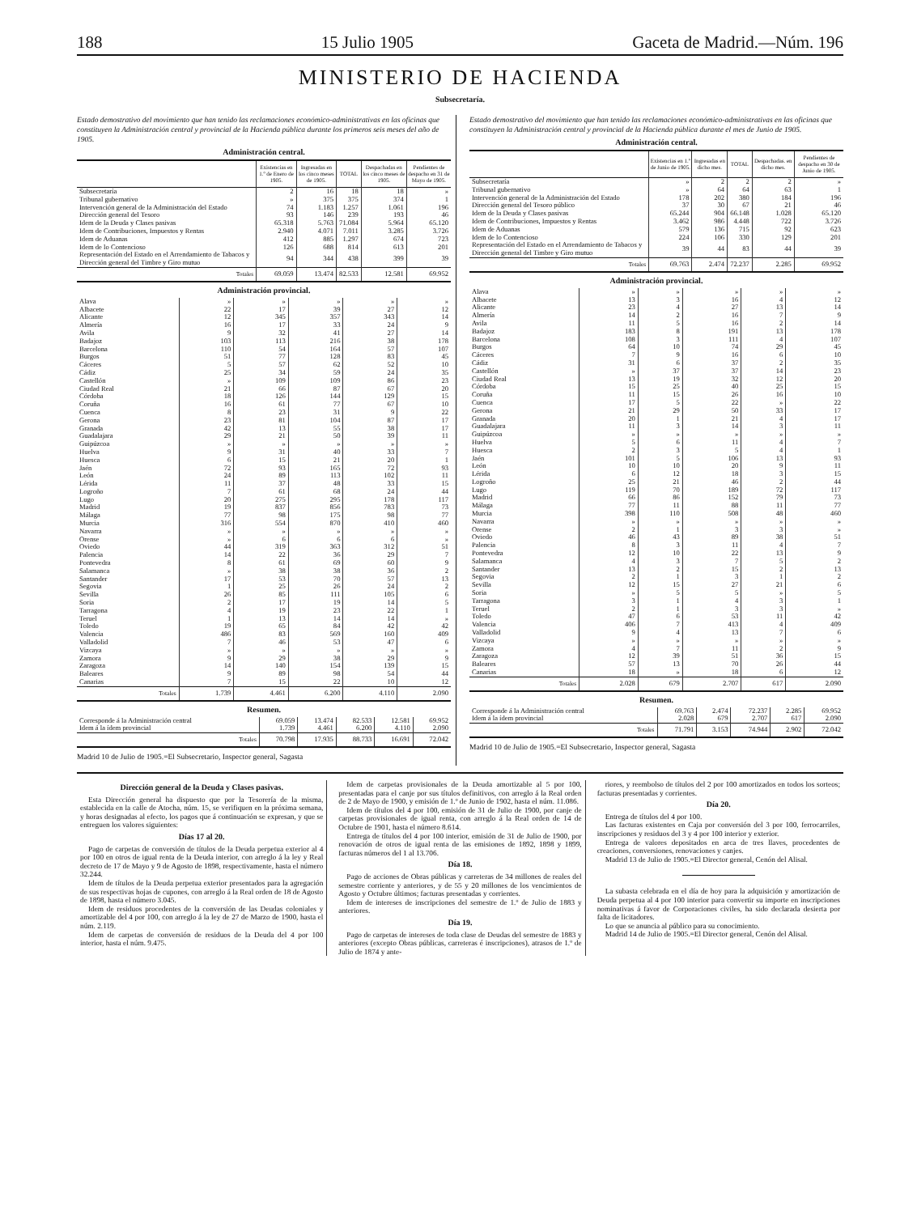188 15 Julio 1905 Gaceta de Madrid.—Núm. 196
MINISTERIO DE HACIENDA
Subsecretaría.
Estado demostrativo del movimiento que han tenido las reclamaciones económico-administrativas en las oficinas que constituyen la Administración central y provincial de la Hacienda pública durante los primeros seis meses del año de 1905.
Administración central.
| | Existencias en 1.º de Enero de 1905. | Ingresadas en los cinco meses de 1905. | TOTAL | Despachadas en los cinco meses de 1905. | Pendientes de despacho en 31 de Mayo de 1905. |
| --- | --- | --- | --- | --- | --- |
| Subsecretaría | 2 | 16 | 18 | 18 | » |
| Tribunal gubernativo | » | 375 | 375 | 374 | 1 |
| Intervención general de la Administración del Estado | 74 | 1.183 | 1.257 | 1.061 | 196 |
| Dirección general del Tesoro | 93 | 146 | 239 | 193 | 46 |
| Idem de la Deuda y Clases pasivas | 65.318 | 5.763 | 71.084 | 5.964 | 65.120 |
| Idem de Contribuciones, Impuestos y Rentas | 2.940 | 4.071 | 7.011 | 3.285 | 3.726 |
| Idem de Aduanas | 412 | 885 | 1.297 | 674 | 723 |
| Idem de lo Contencioso | 126 | 688 | 814 | 613 | 201 |
| Representación del Estado en el Arrendamiento de Tabacos y Dirección general del Timbre y Giro mutuo | 94 | 344 | 438 | 399 | 39 |
| Totales | 69.059 | 13.474 | 82.533 | 12.581 | 69.952 |
Administración provincial.
| Alava | » | » | » | » | » |
| Albacete | 22 | 17 | 39 | 27 | 12 |
| Alicante | 12 | 345 | 357 | 343 | 14 |
| Almería | 16 | 17 | 33 | 24 | 9 |
| Avila | 9 | 32 | 41 | 27 | 14 |
| Badajoz | 103 | 113 | 216 | 38 | 178 |
| Barcelona | 110 | 54 | 164 | 57 | 107 |
| Burgos | 51 | 77 | 128 | 83 | 45 |
| Cáceres | 5 | 57 | 62 | 52 | 10 |
| Cádiz | 25 | 34 | 59 | 24 | 35 |
| Castellón | » | 109 | 109 | 86 | 23 |
| Ciudad Real | 21 | 66 | 87 | 67 | 20 |
| Córdoba | 18 | 126 | 144 | 129 | 15 |
| Coruña | 16 | 61 | 77 | 67 | 10 |
| Cuenca | 8 | 23 | 31 | 9 | 22 |
| Gerona | 23 | 81 | 104 | 87 | 17 |
| Granada | 42 | 13 | 55 | 38 | 17 |
| Guadalajara | 29 | 21 | 50 | 39 | 11 |
| Guipúzcoa | » | » | » | » | » |
| Huelva | 9 | 31 | 40 | 33 | 7 |
| Huesca | 6 | 15 | 21 | 20 | 1 |
| Jaén | 72 | 93 | 165 | 72 | 93 |
| León | 24 | 89 | 113 | 102 | 11 |
| Lérida | 11 | 37 | 48 | 33 | 15 |
| Logroño | 7 | 61 | 68 | 24 | 44 |
| Lugo | 20 | 275 | 295 | 178 | 117 |
| Madrid | 19 | 837 | 856 | 783 | 73 |
| Málaga | 77 | 98 | 175 | 98 | 77 |
| Murcia | 316 | 554 | 870 | 410 | 460 |
| Navarra | » | » | » | » | » |
| Orense | » | 6 | 6 | 6 | » |
| Oviedo | 44 | 319 | 363 | 312 | 51 |
| Palencia | 14 | 22 | 36 | 29 | 7 |
| Pontevedra | 8 | 61 | 69 | 60 | 9 |
| Salamanca | » | 38 | 38 | 36 | 2 |
| Santander | 17 | 53 | 70 | 57 | 13 |
| Segovia | 1 | 25 | 26 | 24 | 2 |
| Sevilla | 26 | 85 | 111 | 105 | 6 |
| Soria | 2 | 17 | 19 | 14 | 5 |
| Tarragona | 4 | 19 | 23 | 22 | 1 |
| Teruel | 1 | 13 | 14 | 14 | » |
| Toledo | 19 | 65 | 84 | 42 | 42 |
| Valencia | 486 | 83 | 569 | 160 | 409 |
| Valladolid | 7 | 46 | 53 | 47 | 6 |
| Vizcaya | » | » | » | » | » |
| Zamora | 9 | 29 | 38 | 29 | 9 |
| Zaragoza | 14 | 140 | 154 | 139 | 15 |
| Baleares | 9 | 89 | 98 | 54 | 44 |
| Canarias | 7 | 15 | 22 | 10 | 12 |
| Totales | 1.739 | 4.461 | 6.200 | 4.110 | 2.090 |
Resumen.
| Corresponde á la Administración central | 69.059 | 13.474 | 82.533 | 12.581 | 69.952 |
| Idem á la ídem provincial | 1.739 | 4.461 | 6.200 | 4.110 | 2.090 |
| Totales | 70.798 | 17.935 | 88.733 | 16.691 | 72.042 |
Madrid 10 de Julio de 1905.=El Subsecretario, Inspector general, Sagasta
Estado demostrativo del movimiento que han tenido las reclamaciones económico-administrativas en las oficinas que constituyen la Administración central y provincial de la Hacienda pública durante el mes de Junio de 1905.
Administración central.
| | Existencias en 1.º de Junio de 1905. | Ingresadas en dicho mes. | TOTAL | Despachadas. en dicho mes. | Pendientes de despacho en 30 de Junio de 1905. |
| --- | --- | --- | --- | --- | --- |
| Subsecretaría | » | 2 | 2 | 2 | » |
| Tribunal gubernativo | » | 64 | 64 | 63 | 1 |
| Intervención general de la Administración del Estado | 178 | 202 | 380 | 184 | 196 |
| Dirección general del Tesoro público | 37 | 30 | 67 | 21 | 46 |
| Idem de la Deuda y Clases pasivas | 65.244 | 904 | 66.148 | 1.028 | 65.120 |
| Idem de Contribuciones, Impuestos y Rentas | 3.462 | 986 | 4.448 | 722 | 3.726 |
| Idem de Aduanas | 579 | 136 | 715 | 92 | 623 |
| Idem de lo Contencioso | 224 | 106 | 330 | 129 | 201 |
| Representación del Estado en el Arrendamiento de Tabacos y Dirección general del Timbre y Giro mutuo | 39 | 44 | 83 | 44 | 39 |
| Totales | 69.763 | 2.474 | 72.237 | 2.285 | 69.952 |
Administración provincial.
| Alava | » | » | » | » | » |
| Albacete | 13 | 3 | 16 | 4 | 12 |
| Alicante | 23 | 4 | 27 | 13 | 14 |
| Almería | 14 | 2 | 16 | 7 | 9 |
| Avila | 11 | 5 | 16 | 2 | 14 |
| Badajoz | 183 | 8 | 191 | 13 | 178 |
| Barcelona | 108 | 3 | 111 | 4 | 107 |
| Burgos | 64 | 10 | 74 | 29 | 45 |
| Cáceres | 7 | 9 | 16 | 6 | 10 |
| Cádiz | 31 | 6 | 37 | 2 | 35 |
| Castellón | » | 37 | 37 | 14 | 23 |
| Ciudad Real | 13 | 19 | 32 | 12 | 20 |
| Córdoba | 15 | 25 | 40 | 25 | 15 |
| Coruña | 11 | 15 | 26 | 16 | 10 |
| Cuenca | 17 | 5 | 22 | » | 22 |
| Gerona | 21 | 29 | 50 | 33 | 17 |
| Granada | 20 | 1 | 21 | 4 | 17 |
| Guadalajara | 11 | 3 | 14 | 3 | 11 |
| Guipúzcoa | » | » | » | » | » |
| Huelva | 5 | 6 | 11 | 4 | 7 |
| Huesca | 2 | 3 | 5 | 4 | 1 |
| Jaén | 101 | 5 | 106 | 13 | 93 |
| León | 10 | 10 | 20 | 9 | 11 |
| Lérida | 6 | 12 | 18 | 3 | 15 |
| Logroño | 25 | 21 | 46 | 2 | 44 |
| Lugo | 119 | 70 | 189 | 72 | 117 |
| Madrid | 66 | 86 | 152 | 79 | 73 |
| Málaga | 77 | 11 | 88 | 11 | 77 |
| Murcia | 398 | 110 | 508 | 48 | 460 |
| Navarra | » | » | » | » | » |
| Orense | 2 | 1 | 3 | 3 | » |
| Oviedo | 46 | 43 | 89 | 38 | 51 |
| Palencia | 8 | 3 | 11 | 4 | 7 |
| Pontevedra | 12 | 10 | 22 | 13 | 9 |
| Salamanca | 4 | 3 | 7 | 5 | 2 |
| Santander | 13 | 2 | 15 | 2 | 13 |
| Segovia | 2 | 1 | 3 | 1 | 2 |
| Sevilla | 12 | 15 | 27 | 21 | 6 |
| Soria | » | 5 | 5 | » | 5 |
| Tarragona | 3 | 1 | 4 | 3 | 1 |
| Teruel | 2 | 1 | 3 | 3 | » |
| Toledo | 47 | 6 | 53 | 11 | 42 |
| Valencia | 406 | 7 | 413 | 4 | 409 |
| Valladolid | 9 | 4 | 13 | 7 | 6 |
| Vizcaya | » | » | » | » | » |
| Zamora | 4 | 7 | 11 | 2 | 9 |
| Zaragoza | 12 | 39 | 51 | 36 | 15 |
| Baleares | 57 | 13 | 70 | 26 | 44 |
| Canarias | 18 | » | 18 | 6 | 12 |
| Totales | 2.028 | 679 | 2.707 | 617 | 2.090 |
Resumen.
| Corresponde á la Administración central | 69.763 | 2.474 | 72.237 | 2.285 | 69.952 |
| Idem á la ídem provincial | 2.028 | 679 | 2.707 | 617 | 2.090 |
| Totales | 71.791 | 3.153 | 74.944 | 2.902 | 72.042 |
Madrid 10 de Julio de 1905.=El Subsecretario, Inspector general, Sagasta
Dirección general de la Deuda y Clases pasivas.
Esta Dirección general ha dispuesto que por la Tesorería de la misma, establecida en la calle de Atocha, núm. 15, se verifiquen en la próxima semana, y horas designadas al efecto, los pagos que á continuación se expresan, y que se entreguen los valores siguientes:
Días 17 al 20.
Pago de carpetas de conversión de títulos de la Deuda perpetua exterior al 4 por 100 en otros de igual renta de la Deuda interior, con arreglo á la ley y Real decreto de 17 de Mayo y 9 de Agosto de 1898, respectivamente, hasta el número 32.244.
Idem de títulos de la Deuda perpetua exterior presentados para la agregación de sus respectivas hojas de cupones, con arreglo á la Real orden de 18 de Agosto de 1898, hasta el número 3.045.
Idem de residuos procedentes de la conversión de las Deudas coloniales y amortizable del 4 por 100, con arreglo á la ley de 27 de Marzo de 1900, hasta el núm. 2.119.
Idem de carpetas de conversión de residuos de la Deuda del 4 por 100 interior, hasta el núm. 9.475.
Idem de carpetas provisionales de la Deuda amortizable al 5 por 100, presentadas para el canje por sus títulos definitivos, con arreglo á la Real orden de 2 de Mayo de 1900, y emisión de 1.º de Junio de 1902, hasta el núm. 11.086.
Idem de títulos del 4 por 100, emisión de 31 de Julio de 1900, por canje de carpetas provisionales de igual renta, con arreglo á la Real orden de 14 de Octubre de 1901, hasta el número 8.614.
Entrega de títulos del 4 por 100 interior, emisión de 31 de Julio de 1900, por renovación de otros de igual renta de las emisiones de 1892, 1898 y 1899, facturas números del 1 al 13.706.
Día 18.
Pago de acciones de Obras públicas y carreteras de 34 millones de reales del semestre corriente y anteriores, y de 55 y 20 millones de los vencimientos de Agosto y Octubre últimos; facturas presentadas y corrientes.
Idem de intereses de inscripciones del semestre de 1.º de Julio de 1883 y anteriores.
Día 19.
Pago de carpetas de intereses de toda clase de Deudas del semestre de 1883 y anteriores (excepto Obras públicas, carreteras é inscripciones), atrasos de 1.º de Julio de 1874 y ante-
riores, y reembolso de títulos del 2 por 100 amortizados en todos los sorteos; facturas presentadas y corrientes.
Día 20.
Entrega de títulos del 4 por 100.
Las facturas existentes en Caja por conversión del 3 por 100, ferrocarriles, inscripciones y residuos del 3 y 4 por 100 interior y exterior.
Entrega de valores depositados en arca de tres llaves, procedentes de creaciones, conversiones, renovaciones y canjes.
Madrid 13 de Julio de 1905.=El Director general, Cenón del Alisal.
La subasta celebrada en el día de hoy para la adquisición y amortización de Deuda perpetua al 4 por 100 interior para convertir su importe en inscripciones nominativas á favor de Corporaciones civiles, ha sido declarada desierta por falta de licitadores.
Lo que se anuncia al público para su conocimiento.
Madrid 14 de Julio de 1905.=El Director general, Cenón del Alisal.